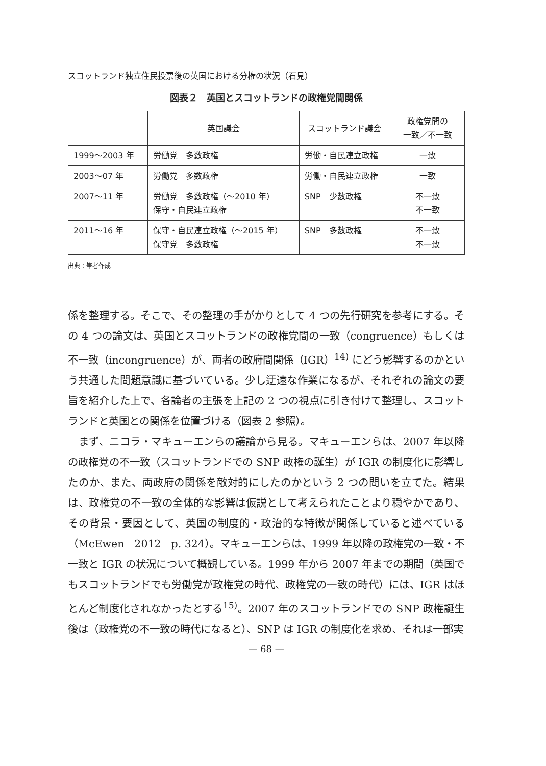スコットランド独立住民投票後の英国における分権の状況（石見）
図表２　英国とスコットランドの政権党間関係
| | 英国議会 | スコットランド議会 | 政権党間の 一致／不一致 |
| --- | --- | --- | --- |
| 1999〜2003 年 | 労働党 多数政権 | 労働・自民連立政権 | 一致 |
| 2003〜07 年 | 労働党 多数政権 | 労働・自民連立政権 | 一致 |
| 2007〜11 年 | 労働党 多数政権（〜2010 年） 保守・自民連立政権 | SNP 少数政権 | 不一致 不一致 |
| 2011〜16 年 | 保守・自民連立政権（〜2015 年） 保守党 多数政権 | SNP 多数政権 | 不一致 不一致 |
出典：筆者作成
係を整理する。そこで、その整理の手がかりとして 4 つの先行研究を参考にする。その 4 つの論文は、英国とスコットランドの政権党間の一致（congruence）もしくは不一致（incongruence）が、両者の政府間関係（IGR）<sup>14)</sup> にどう影響するのかという共通した問題意識に基づいている。少し迂遠な作業になるが、それぞれの論文の要旨を紹介した上で、各論者の主張を上記の 2 つの視点に引き付けて整理し、スコットランドと英国との関係を位置づける（図表 2 参照）。
　まず、ニコラ・マキューエンらの議論から見る。マキューエンらは、2007 年以降の政権党の不一致（スコットランドでの SNP 政権の誕生）が IGR の制度化に影響したのか、また、両政府の関係を敵対的にしたのかという 2 つの問いを立てた。結果は、政権党の不一致の全体的な影響は仮説として考えられたことより穏やかであり、その背景・要因として、英国の制度的・政治的な特徴が関係していると述べている（McEwen　2012　p. 324）。マキューエンらは、1999 年以降の政権党の一致・不一致と IGR の状況について概観している。1999 年から 2007 年までの期間（英国でもスコットランドでも労働党が政権党の時代、政権党の一致の時代）には、IGR はほとんど制度化されなかったとする<sup>15)</sup>。2007 年のスコットランドでの SNP 政権誕生後は（政権党の不一致の時代になると）、SNP は IGR の制度化を求め、それは一部実
— 68 —